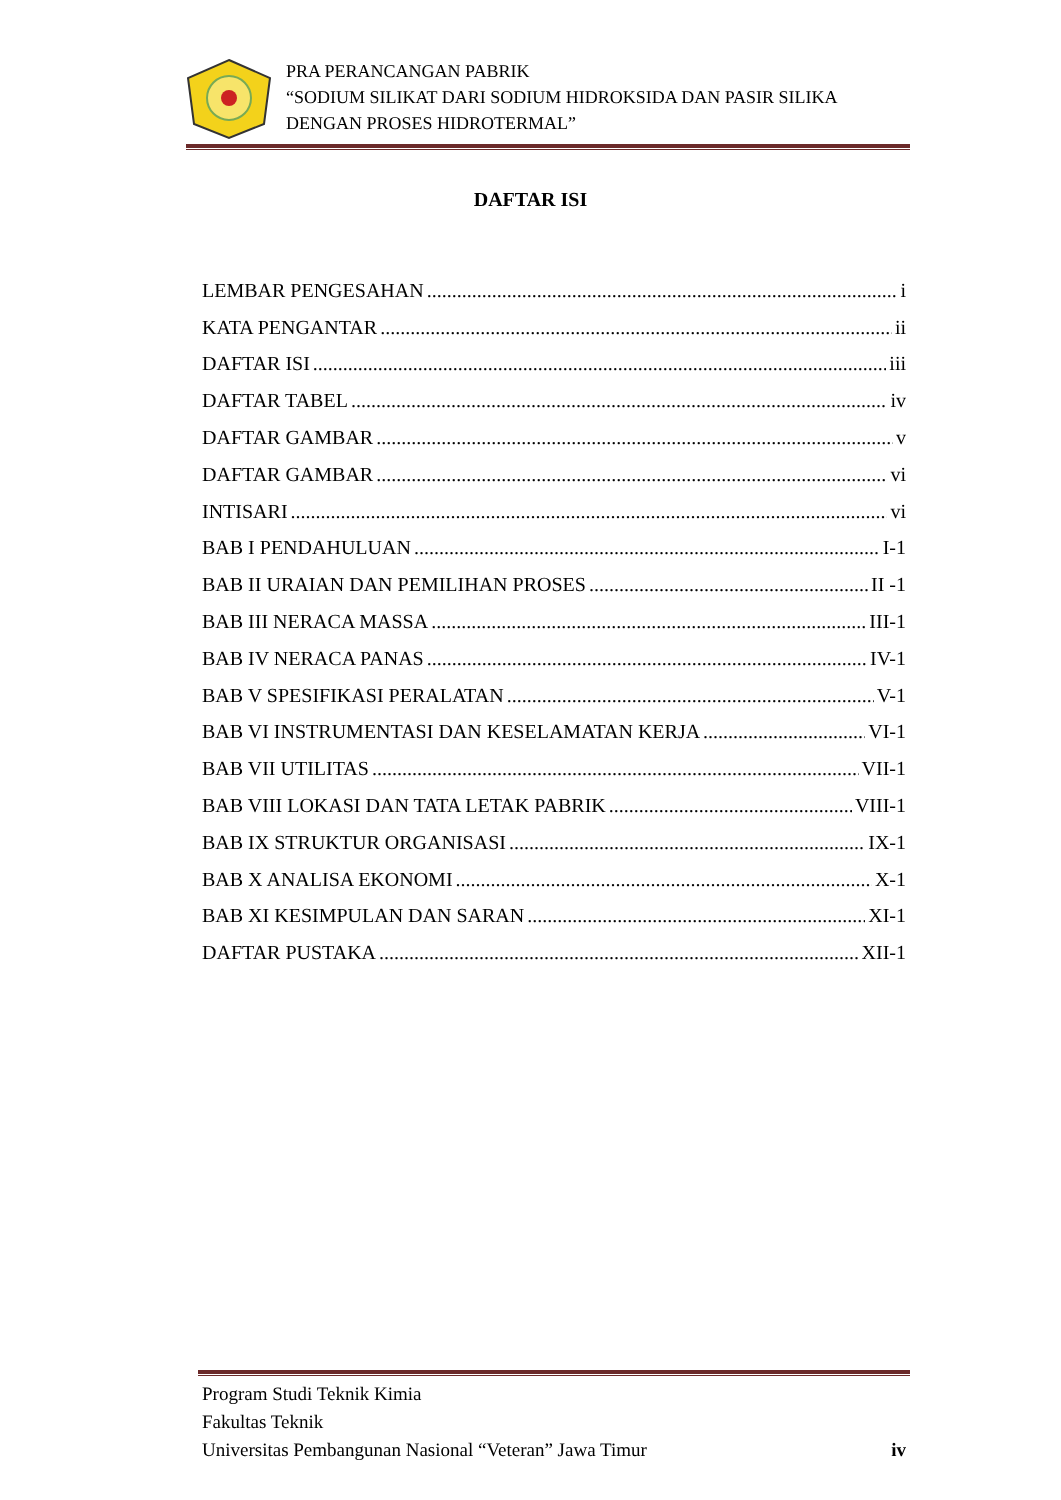PRA PERANCANGAN PABRIK
“SODIUM SILIKAT DARI SODIUM HIDROKSIDA DAN PASIR SILIKA
DENGAN PROSES HIDROTERMAL”
DAFTAR ISI
LEMBAR PENGESAHAN i
KATA PENGANTAR ii
DAFTAR ISI iii
DAFTAR TABEL iv
DAFTAR GAMBAR v
DAFTAR GAMBAR vi
INTISARI vi
BAB I PENDAHULUAN I-1
BAB II URAIAN DAN PEMILIHAN PROSES II -1
BAB III NERACA MASSA III-1
BAB IV NERACA PANAS IV-1
BAB V SPESIFIKASI PERALATAN V-1
BAB VI INSTRUMENTASI DAN KESELAMATAN KERJA VI-1
BAB VII UTILITAS VII-1
BAB VIII LOKASI DAN TATA LETAK PABRIK VIII-1
BAB IX STRUKTUR ORGANISASI IX-1
BAB X ANALISA EKONOMI X-1
BAB XI KESIMPULAN DAN SARAN XI-1
DAFTAR PUSTAKA XII-1
Program Studi Teknik Kimia
Fakultas Teknik
Universitas Pembangunan Nasional “Veteran” Jawa Timur iv